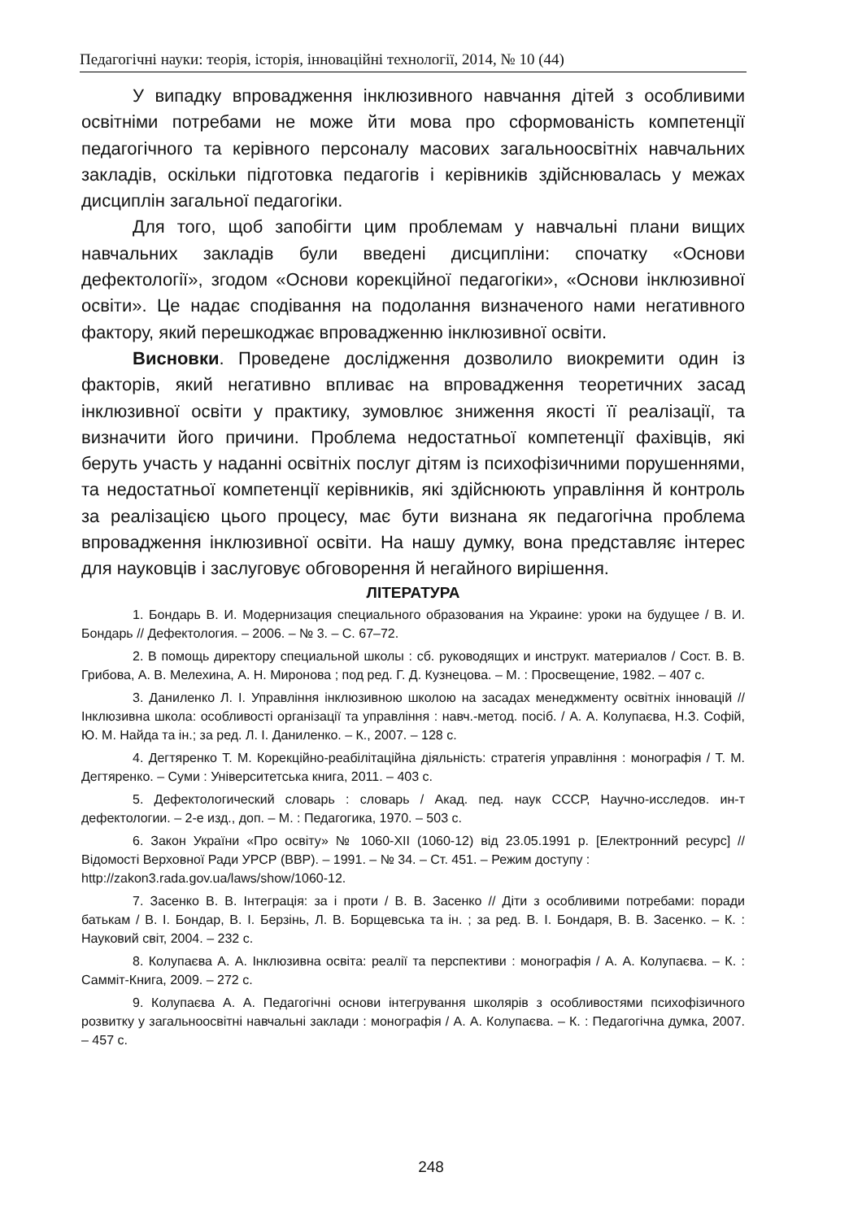Педагогічні науки: теорія, історія, інноваційні технології, 2014, № 10 (44)
У випадку впровадження інклюзивного навчання дітей з особливими освітніми потребами не може йти мова про сформованість компетенції педагогічного та керівного персоналу масових загальноосвітніх навчальних закладів, оскільки підготовка педагогів і керівників здійснювалась у межах дисциплін загальної педагогіки.
Для того, щоб запобігти цим проблемам у навчальні плани вищих навчальних закладів були введені дисципліни: спочатку «Основи дефектології», згодом «Основи корекційної педагогіки», «Основи інклюзивної освіти». Це надає сподівання на подолання визначеного нами негативного фактору, який перешкоджає впровадженню інклюзивної освіти.
Висновки. Проведене дослідження дозволило виокремити один із факторів, який негативно впливає на впровадження теоретичних засад інклюзивної освіти у практику, зумовлює зниження якості її реалізації, та визначити його причини. Проблема недостатньої компетенції фахівців, які беруть участь у наданні освітніх послуг дітям із психофізичними порушеннями, та недостатньої компетенції керівників, які здійснюють управління й контроль за реалізацією цього процесу, має бути визнана як педагогічна проблема впровадження інклюзивної освіти. На нашу думку, вона представляє інтерес для науковців і заслуговує обговорення й негайного вирішення.
ЛІТЕРАТУРА
1. Бондарь В. И. Модернизация специального образования на Украине: уроки на будущее / В. И. Бондарь // Дефектология. – 2006. – № 3. – С. 67–72.
2. В помощь директору специальной школы : сб. руководящих и инструкт. материалов / Сост. В. В. Грибова, А. В. Мелехина, А. Н. Миронова ; под ред. Г. Д. Кузнецова. – М. : Просвещение, 1982. – 407 с.
3. Даниленко Л. І. Управління інклюзивною школою на засадах менеджменту освітніх інновацій // Інклюзивна школа: особливості організації та управління : навч.-метод. посіб. / А. А. Колупаєва, Н.З. Софій, Ю. М. Найда та ін.; за ред. Л. І. Даниленко. – К., 2007. – 128 с.
4. Дегтяренко Т. М. Корекційно-реабілітаційна діяльність: стратегія управління : монографія / Т. М. Дегтяренко. – Суми : Університетська книга, 2011. – 403 с.
5. Дефектологический словарь : словарь / Акад. пед. наук СССР, Научно-исследов. ин-т дефектологии. – 2-е изд., доп. – М. : Педагогика, 1970. – 503 с.
6. Закон України «Про освіту» № 1060-XII (1060-12) від 23.05.1991 р. [Електронний ресурс] // Відомості Верховної Ради УРСР (ВВР). – 1991. – № 34. – Ст. 451. – Режим доступу :
http://zakon3.rada.gov.ua/laws/show/1060-12.
7. Засенко В. В. Інтеграція: за і проти / В. В. Засенко // Діти з особливими потребами: поради батькам / В. І. Бондар, В. І. Берзінь, Л. В. Борщевська та ін. ; за ред. В. І. Бондаря, В. В. Засенко. – К. : Науковий світ, 2004. – 232 с.
8. Колупаєва А. А. Інклюзивна освіта: реалії та перспективи : монографія / А. А. Колупаєва. – К. : Самміт-Книга, 2009. – 272 с.
9. Колупаєва А. А. Педагогічні основи інтегрування школярів з особливостями психофізичного розвитку у загальноосвітні навчальні заклади : монографія / А. А. Колупаєва. – К. : Педагогічна думка, 2007. – 457 с.
248